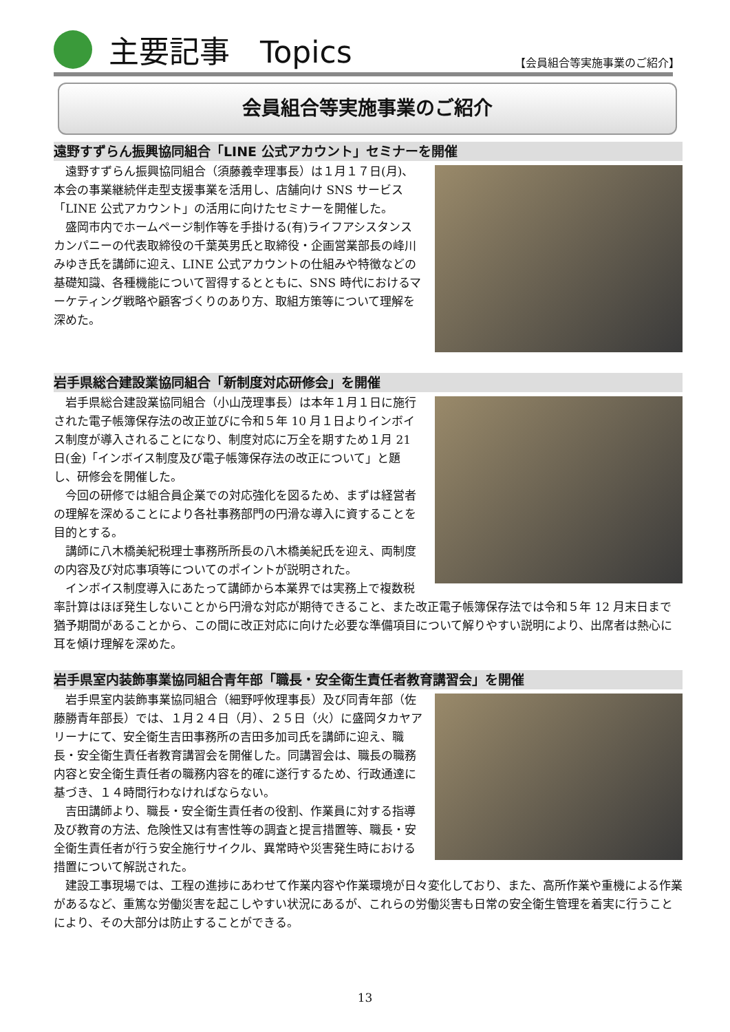主要記事　Topics 【会員組合等実施事業のご紹介】
会員組合等実施事業のご紹介
遠野すずらん振興協同組合「LINE 公式アカウント」セミナーを開催
遠野すずらん振興協同組合（須藤義幸理事長）は１月１７日(月)、本会の事業継続伴走型支援事業を活用し、店舗向け SNS サービス「LINE 公式アカウント」の活用に向けたセミナーを開催した。
盛岡市内でホームページ制作等を手掛ける(有)ライフアシスタンスカンパニーの代表取締役の千葉英男氏と取締役・企画営業部長の峰川みゆき氏を講師に迎え、LINE 公式アカウントの仕組みや特徴などの基礎知識、各種機能について習得するとともに、SNS 時代におけるマーケティング戦略や顧客づくりのあり方、取組方策等について理解を深めた。
岩手県総合建設業協同組合「新制度対応研修会」を開催
岩手県総合建設業協同組合（小山茂理事長）は本年１月１日に施行された電子帳簿保存法の改正並びに令和５年 10 月１日よりインボイス制度が導入されることになり、制度対応に万全を期すため１月 21 日(金)「インボイス制度及び電子帳簿保存法の改正について」と題し、研修会を開催した。
今回の研修では組合員企業での対応強化を図るため、まずは経営者の理解を深めることにより各社事務部門の円滑な導入に資することを目的とする。
講師に八木橋美紀税理士事務所所長の八木橋美紀氏を迎え、両制度の内容及び対応事項等についてのポイントが説明された。
インボイス制度導入にあたって講師から本業界では実務上で複数税率計算はほぼ発生しないことから円滑な対応が期待できること、また改正電子帳簿保存法では令和５年 12 月末日まで猶予期間があることから、この間に改正対応に向けた必要な準備項目について解りやすい説明により、出席者は熱心に耳を傾け理解を深めた。
岩手県室内装飾事業協同組合青年部「職長・安全衛生責任者教育講習会」を開催
岩手県室内装飾事業協同組合（細野呼攸理事長）及び同青年部（佐藤勝青年部長）では、１月２４日（月）、２５日（火）に盛岡タカヤアリーナにて、安全衛生吉田事務所の吉田多加司氏を講師に迎え、職長・安全衛生責任者教育講習会を開催した。同講習会は、職長の職務内容と安全衛生責任者の職務内容を的確に遂行するため、行政通達に基づき、１４時間行わなければならない。
吉田講師より、職長・安全衛生責任者の役割、作業員に対する指導及び教育の方法、危険性又は有害性等の調査と提言措置等、職長・安全衛生責任者が行う安全施行サイクル、異常時や災害発生時における措置について解説された。
建設工事現場では、工程の進捗にあわせて作業内容や作業環境が日々変化しており、また、高所作業や重機による作業があるなど、重篤な労働災害を起こしやすい状況にあるが、これらの労働災害も日常の安全衛生管理を着実に行うことにより、その大部分は防止することができる。
13